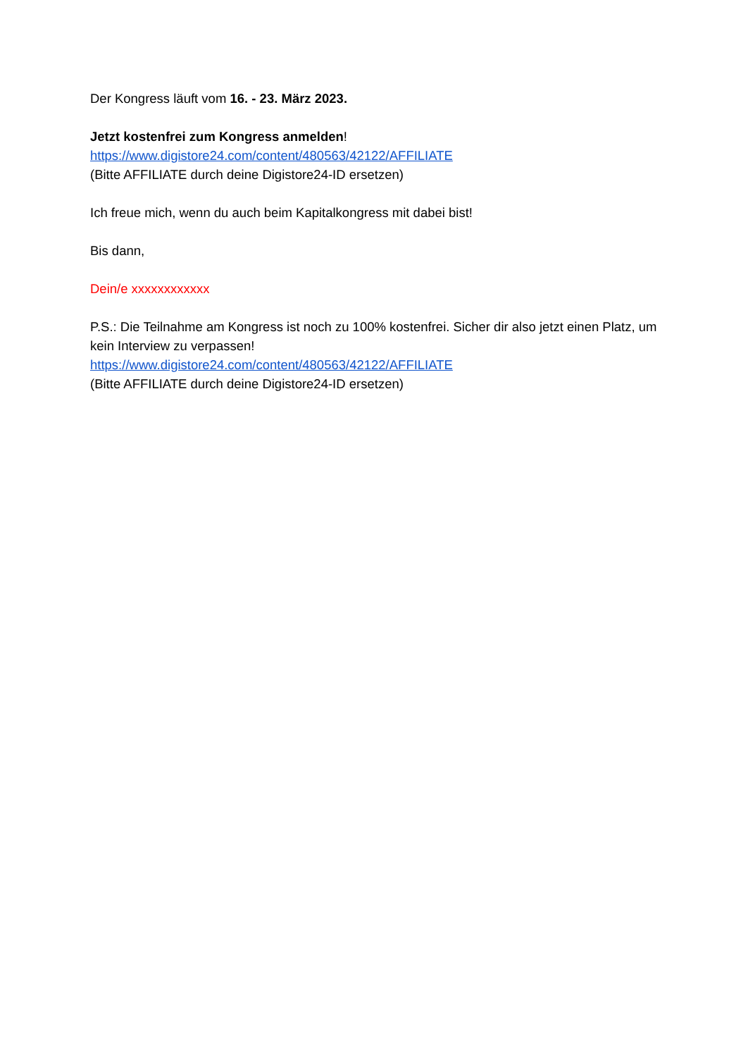Der Kongress läuft vom 16. - 23. März 2023.
Jetzt kostenfrei zum Kongress anmelden!
https://www.digistore24.com/content/480563/42122/AFFILIATE
(Bitte AFFILIATE durch deine Digistore24-ID ersetzen)
Ich freue mich, wenn du auch beim Kapitalkongress mit dabei bist!
Bis dann,
Dein/e xxxxxxxxxxxx
P.S.: Die Teilnahme am Kongress ist noch zu 100% kostenfrei. Sicher dir also jetzt einen Platz, um kein Interview zu verpassen!
https://www.digistore24.com/content/480563/42122/AFFILIATE
(Bitte AFFILIATE durch deine Digistore24-ID ersetzen)